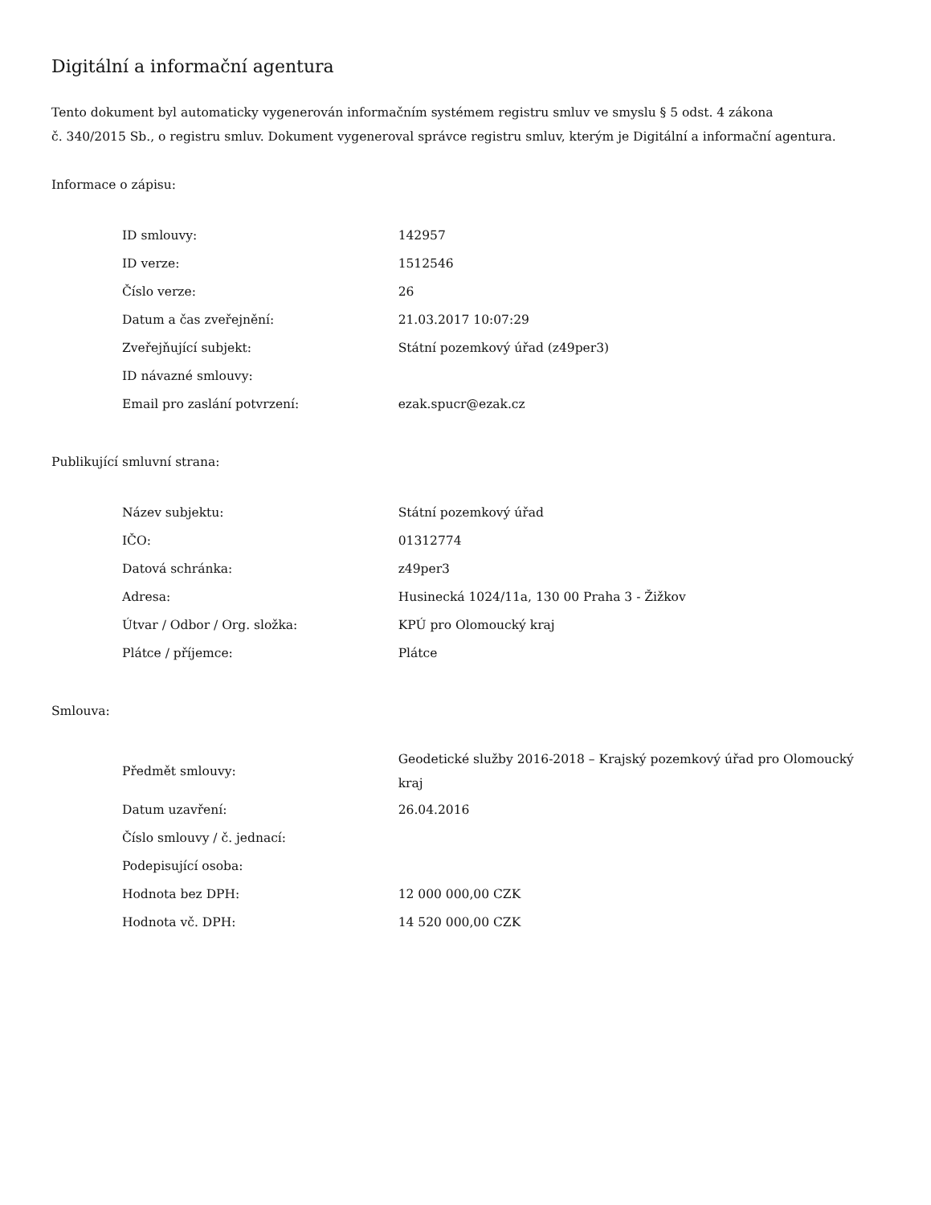Digitální a informační agentura
Tento dokument byl automaticky vygenerován informačním systémem registru smluv ve smyslu § 5 odst. 4 zákona
č. 340/2015 Sb., o registru smluv. Dokument vygeneroval správce registru smluv, kterým je Digitální a informační agentura.
Informace o zápisu:
| ID smlouvy: | 142957 |
| ID verze: | 1512546 |
| Číslo verze: | 26 |
| Datum a čas zveřejnění: | 21.03.2017 10:07:29 |
| Zveřejňující subjekt: | Státní pozemkový úřad (z49per3) |
| ID návazné smlouvy: | |
| Email pro zaslání potvrzení: | ezak.spucr@ezak.cz |
Publikující smluvní strana:
| Název subjektu: | Státní pozemkový úřad |
| IČO: | 01312774 |
| Datová schránka: | z49per3 |
| Adresa: | Husinecká 1024/11a, 130 00 Praha 3 - Žižkov |
| Útvar / Odbor / Org. složka: | KPÚ pro Olomoucký kraj |
| Plátce / příjemce: | Plátce |
Smlouva:
| Předmět smlouvy: | Geodetické služby 2016-2018 – Krajský pozemkový úřad pro Olomoucký kraj |
| Datum uzavření: | 26.04.2016 |
| Číslo smlouvy / č. jednací: | |
| Podepisující osoba: | |
| Hodnota bez DPH: | 12 000 000,00 CZK |
| Hodnota vč. DPH: | 14 520 000,00 CZK |